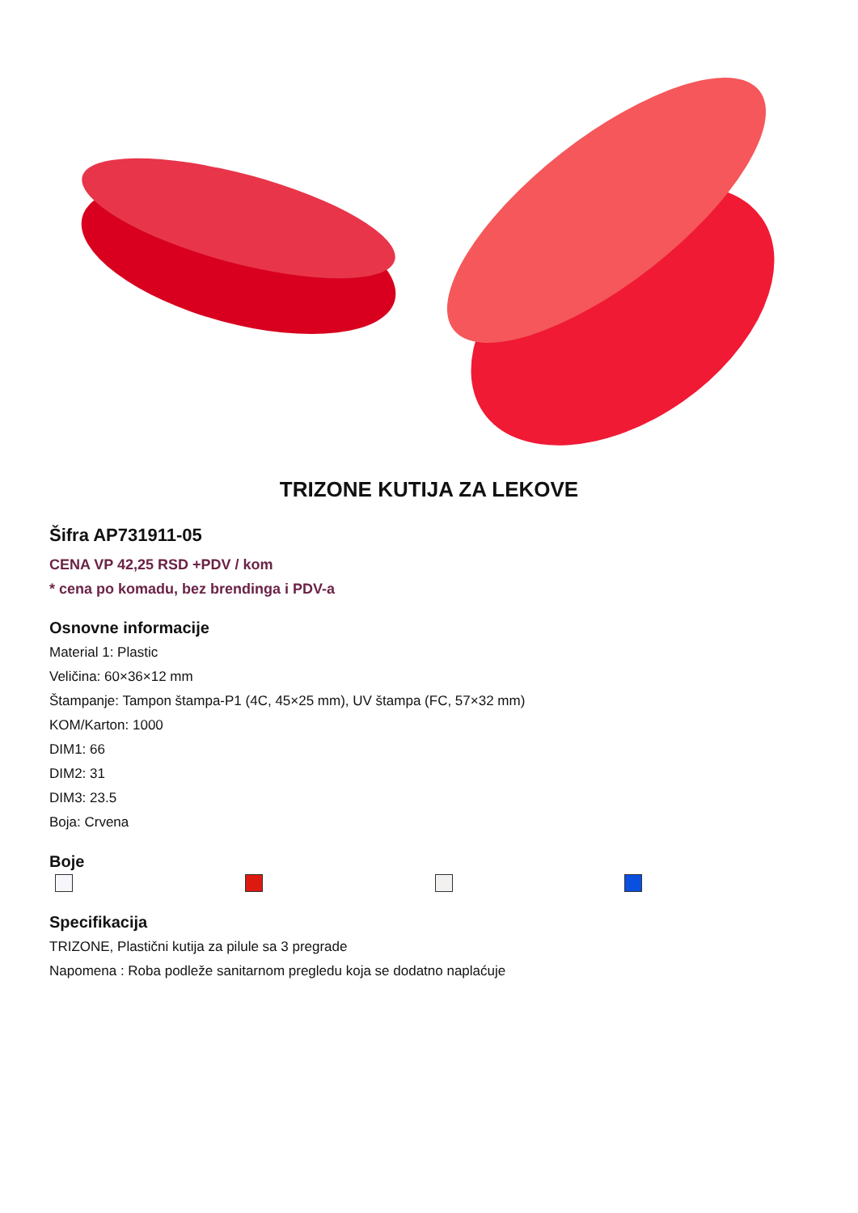TRIZONE KUTIJA ZA LEKOVE
Šifra AP731911-05
CENA VP 42,25 RSD +PDV / kom
* cena po komadu, bez brendinga i PDV-a
Osnovne informacije
Material 1: Plastic
Veličina: 60×36×12 mm
Štampanje: Tampon štampa-P1 (4C, 45×25 mm), UV štampa (FC, 57×32 mm)
KOM/Karton: 1000
DIM1: 66
DIM2: 31
DIM3: 23.5
Boja: Crvena
Boje
Specifikacija
TRIZONE, Plastični kutija za pilule sa 3 pregrade
Napomena : Roba podleže sanitarnom pregledu koja se dodatno naplaćuje